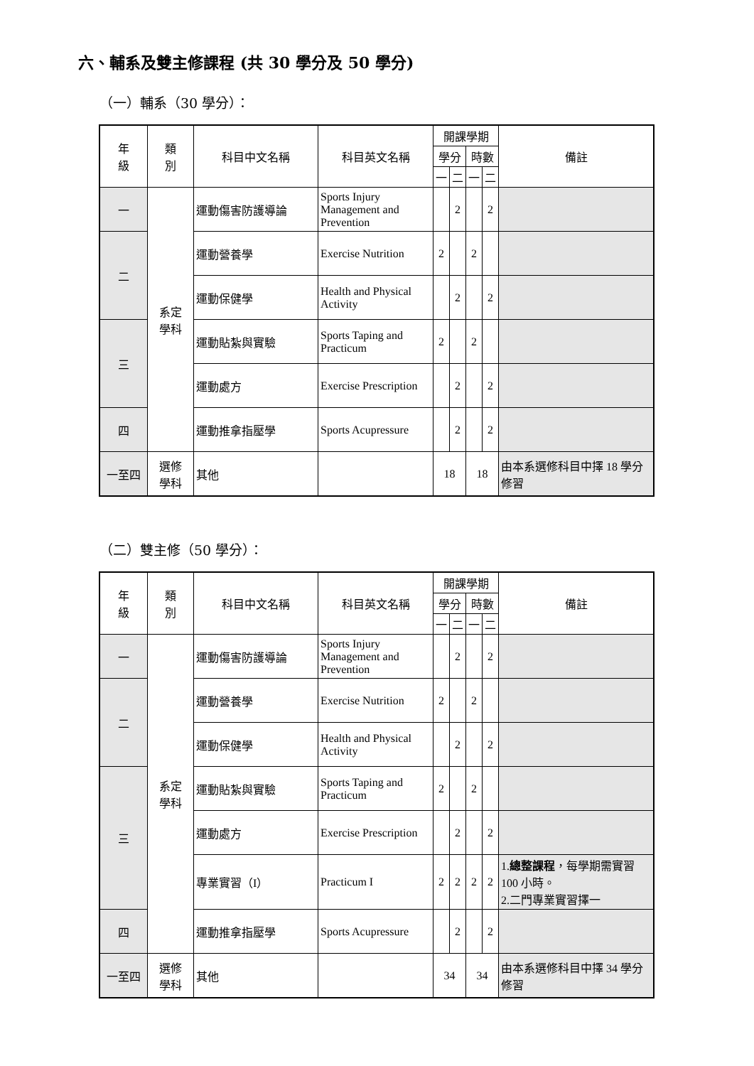六、輔系及雙主修課程 (共 30 學分及 50 學分)
（一）輔系（30 學分）：
| 年 級 | 類 別 | 科目中文名稱 | 科目英文名稱 | 開課學期 | | | | 備註 |
| --- | --- | --- | --- | --- | --- | --- | --- | --- |
| | | | | 學分 | | 時數 | | |
| | | | | 一 | 二 | 一 | 二 | |
| 一 | 系定 學科 | 運動傷害防護導論 | Sports Injury Management and Prevention | | 2 | | 2 | |
| 二 | | 運動營養學 | Exercise Nutrition | 2 | | 2 | | |
| | | 運動保健學 | Health and Physical Activity | | 2 | | 2 | |
| 三 | | 運動貼紮與實驗 | Sports Taping and Practicum | 2 | | 2 | | |
| | | 運動處方 | Exercise Prescription | | 2 | | 2 | |
| 四 | | 運動推拿指壓學 | Sports Acupressure | | 2 | | 2 | |
| 一至四 | 選修 學科 | 其他 | | 18 | | 18 | | 由本系選修科目中擇 18 學分修習 |
（二）雙主修（50 學分）：
| 年 級 | 類 別 | 科目中文名稱 | 科目英文名稱 | 開課學期 | | | | 備註 |
| --- | --- | --- | --- | --- | --- | --- | --- | --- |
| | | | | 學分 | | 時數 | | |
| | | | | 一 | 二 | 一 | 二 | |
| 一 | 系定 學科 | 運動傷害防護導論 | Sports Injury Management and Prevention | | 2 | | 2 | |
| 二 | | 運動營養學 | Exercise Nutrition | 2 | | 2 | | |
| | | 運動保健學 | Health and Physical Activity | | 2 | | 2 | |
| 三 | | 運動貼紮與實驗 | Sports Taping and Practicum | 2 | | 2 | | |
| | | 運動處方 | Exercise Prescription | | 2 | | 2 | |
| | | 專業實習（I） | Practicum I | 2 | 2 | 2 | 2 | 1. 總整課程 ，每學期需實習 100 小時。 2.二門專業實習擇一 |
| 四 | | 運動推拿指壓學 | Sports Acupressure | | 2 | | 2 | |
| 一至四 | 選修 學科 | 其他 | | 34 | | 34 | | 由本系選修科目中擇 34 學分修習 |